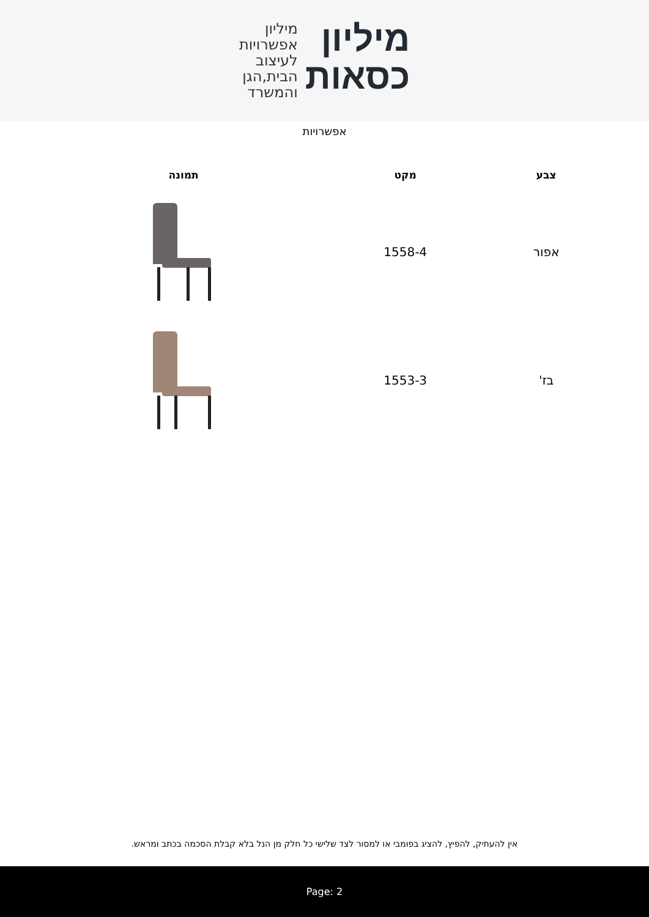מיליון
כסאות
מיליון
אפשרויות
לעיצוב
הבית,הגן
והמשרד
אפשרויות
| צבע | מקט | תמונה |
| --- | --- | --- |
| אפור | 1558-4 | |
| בז' | 1553-3 | |
אין להעתיק, להפיץ, להציג בפומבי או למסור לצד שלישי כל חלק מן הנל בלא קבלת הסכמה בכתב ומראש.
Page: 2